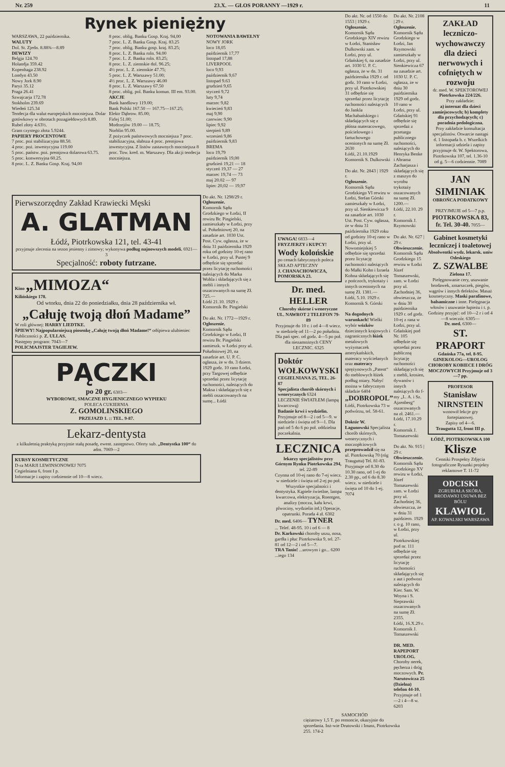Nr. 259 23.X. — GŁOS PORANNY —1929 r. 11
Rynek pieniężny
WARSZAWA, 22 października.
WALUTY
Dol. St. Zjedn. 8.88¾—8.89
DEWIZY
Belgja 124.70
Holandja 359.42
Kopenhaga 238.92
Londyn 43.50
Nowy Jork 8.90
Paryż 35.12
Praga 26.41
Szwajcarja 172.78
Stokholm 239.69
Wiedeń 125.34
Tendecja dla walut europejskich mocniejsza. Dolar gotówkowy w obrotach pozagiełdowych 8.89. Rubel złoty 4.63½.
Gram czystego złota 5.9244.
PAPIERY PROCENTOWE
7 proc. poż stabilizacyjna 88.50.
4 proc. poż. inwestycyjna 119.00
5 proc. państw. poż. premjowa dolarowa 63.75.
5 proc. konwersyjna 60.25.
8 proc. L. Z. Banku Gosp. Kraj. 94,00
8 proc. oblig. Banku Gosp. Kraj. 94,00
7 proc. L. Z. Banku Gosp. Kraj. 83.25
7 proc. oblig. Banku gosp. kraj. 83.25;
8 proc. L. Z. Banku roln. 94.00
7 proc. L. Z. Banku roln. 83.25;
8 proc. L. Z. ziemskie dol. 96.25;
4½ proc. L. Z. ziemskie 47.75;
5 proc. L. Z. Warszawy 51.00;
4½ proc. L. Z. Warszawy 46.00
8 proc. L. Z. Warszawy 67.50
8 proc. oblig. pol. Banku komun. III em. 93.00.
AKCJE
Bank handlowy 119.00;
Bank Polski 167.50 — 167.75—167.25;
Elektr Dąbrow. 85.00;
Firlej 51.00;
Modrzejów 19.00 — 18.75;
Norblin 95.00.
Z pożyczek państwowych mocniejsza 7 proc. stabilizacyjna, słabsza 4 proc. premjowa inwestycyjna. Z listów zastawnych mocniejsza 8 proc. Tow. kred. m. Warszawy. Dla akcji tendecja mocniejsza.
NOTOWANIA BAWEŁNY
NOWY JORK
loco 18,05
październik 17,77
listopad 17,88
LIVERPOOL
loco 9,93
październik 9,67
listopad 9.63
grudzień 9,65
styczeń 9,72
luty 9,74
marzec 9,82
kwiecień 9,83
maj 9,90
czerwiec 9,90
lipiec 9,92
sierpień 9,89
wrzesień 9,86
październik 9,83
BREMA
loco 19,79
październik 19,00
grudzień 19,21 — 18
styczeń 19,37 — 27
marzec 19,74 — 73
maj 20.02 — 97
lipiec 20,02 — 19,97
Pierwszorzędny Zakład Krawiecki Męski
A. GLATMAN
Łódź, Piotrkowska 121, tel. 43-41
przyjmuje zlecenia na sezon jesienny i zimowy; wykonywa podług najnowszych modeli. 6921—3
Specjalność: roboty futrzane.
Kino „MIMOZA“
Kilińskiego 178.
Od wtorku, dnia 22 do poniedziałku, dnia 28 października wł.
„Całuję twoją dłoń Madame”
W roli głównej: HARRY LIEDTKE.
ŚPIEWY! Najpopularniejszą piosenkę „Całuję twoją dłoń Madame!“ odśpiewa ulubieniec Publiczności p. Z. ULLAS.
Następny program: 7043—7
POLICMAJSTER TAGIEJEW.
PĄCZKI
po 20 gr. 6303—
WYBOROWE, SMACZNE HYGJENICZNEGO WYPIEKU
POLECA CUKIERNIA
Z. GOMOLINSKIEGO
PRZEJAZD 1. :: TEL. 9-87.
Lekarz-dentysta
z kilkuletnią praktyką przyjmie stałą posadę, ewent. zastępstwo. Oferty sub. „Dentystka 100“ do adm. 7069—2
KURSY KOSMETYCZNE
D-ra MARJI LEWINSONOWEJ 7075
Cegielniana 6, front I p.
Informacje i zapisy codziennie od 10—8 wiecz.
Do akt. Nr. 1298/29 r.
Ogłoszenie.
Komornik Sądu Grodzkiego w Łodzi, II rewiru Br. Pingielski, zamieszkały w Łodzi, przy ul. Południowej 20, na zasadzie art. 1030 Ust. Post. Cyw. ogłasza, że w dniu 31 października 1929 roku od godziny 10-ej rano w Łodzi, przy ul. Pustej 9 odbędzie się sprzedaż przez licytację ruchomości należących do Marka Wohla i składających się z mebli i innych oszacowanych na sumę Zł. 725.—
Łódź 21.10. 1929 r.
Komornik Br. Pingielski
Do akt. Nr. 1772—1929 r.
Ogłoszenie.
Komornik Sądu Grodzkiego w Łodzi, II rewiru Br. Pingielski zamieszk. w Łodzi przy ul. Południowej 20, na zasadzie art. U. P. C. ogłasza, że w dn. 3 dziern. 1929 godz. 10 rano Łodzi, przy Targowej odbędzie sprzedaż przez licytację ruchomości, należących do Maksa i składających się z mebli oszacowanych na sumę... Łódź
UWAGA! 6833—4
FRYZJERZY i KUPCY!
Wody kolońskie
po cenach fabrycznych poleca SKŁAD APTECZNY
J. CHANACHOWICZA, POMORSKA 23.
Dr. med. HELLER
Choroby skórne i weneryczne
UL. NAWROT 2 TELEFON 79-89
Przyjmuje do 10 r. i od 4—8 wiecz. w niedzielę od 11—2 po południu. Dla pań spec. od godz. 4—5 po poł. dla niezamożnych CENY LECZNIC. 6325
Doktór WOŁKOWYSKI
CEGIELNIANA 25, TEL. 26-87
Specjalista chorób skórnych i wenerycznych 6324
LECZENIE ŚWIATŁEM (lampą kwarcową)
Badanie krwi i wydzielin.
Przyjmuje od 8—2 i od 5—9. w niedziele i święta od 9—1. Dla pań od 5 do 6 po poł. oddzielna poczekalnia.
LECZNICA
lekarzy specjalistów przy Górnym Rynku Piotrkowska 294, tel. 22-89
Czynna od 10-ej rano do 7-ej wiecz. w niedziele i święta od 2-ej po poł. Wszystkie specjalności i dentystyka. Kąpiele świetlne, lampa kwarcowa, elektryzacja, Roentgen, analizy (moczu, kału krwi, plwociny, wydzielin itd.) Operacje, opatrunki. Porada 4 zł. 6302
Dr. med. 6406— TYNER
... Telef. 48-95. 10 i od 6 — 8
Dr. Karkowski choroby uszu, nosa, gardła i płuc Piotrkowska 9, tel. 27-81 od 12—2 i od 5—7.
TRA Tanio! ...urowym i go... 6200 ...iego 134
Do akt. Nr. od 1550 do 1553 | 1929 r.
Ogłoszenie.
Komornik Sądu Grodzkiego XIV rewiru w Łodzi, Stanisław Dulkowski zam. w Łodzi, przy ul. Gdańskiej 6, na zasadzie art. 1030 U. P. C. ogłasza, że w dn. 31 października 1929 r. od godz. 10 rano w Łodzi, przy ul. Piotrkowskiej 31 odbędzie się sprzedaż przez licytację ruchomości należących do Jankla Machabańskiego i składających się z płótna materacowego, pościelowego i fartuchowego ocenionych na sumę Zł. 2630
Łódź, 21.10.1929
Komornik S. Dulkowski
Do akt. Nr. 2843 | 1929 r.
Ogłoszenie.
Komornik Sądu Grodzkiego VI rewiru w Łodzi, Stefan Górski zamieszkały w Łodzi, przy ul. Sienkiewicza 9 na zasadzie art. 1030 Ust. Post. Cyw. ogłasza, że w dniu 31 października 1929 roku od godziny 10-ej rano w Łodzi, przy ul. Nowomiejskiej 5 odbędzie się sprzedaż przez licytację ruchomości należących do Małki Kohn i Izraela Kohna składających się z pończoch, trykotaży i innych ocenionych na sumę Zł. 1381.—
Łódź, 5.10. 1929 r.
Komornik S. Górski
Na dogodnych warunkach! Wielki wybór wózków dziecinnych krajowych i zagranicznych łóżek metalowych wyżymaczek amerykańskich, materacy wyściełanych oraz materacy sprężynowych „Patent“ do meblowych łóżek podług miary. Nabyć można w fabrycznym składzie 6404 „DOBROPOL” Łódź, Piotrkowska 73 w podwórzu, tel. 58-61.
Doktór W. Łagunowski Specjalista chorób skórnych, wenerycznych i moczopłciowych przeprowadził się na ul. Piotrkowską 70 (róg Traugutta) Tel. 81-83. Przyjmuje od 8.30 do 10.30 rano, od 1-ej do 2.30 pp., od 6 do 8.30 wiecz. w niedziele i święta od 10 do 1-ej. 7074
Do akt. Nr. 2108 | 29 r.
Ogłoszenie.
Komornik Sądu Grodzkiego w Łodzi, Jan Rzymowski zamieszkały w Łodzi, przy ul. Sienkiewicza 67 na zasadzie art. 1030 U. P. C. ogłasza, że w dniu 30 października 1929 od godz. 10 rano w Łodzi, przy ul. Gdańskiej 91 odbędzie się sprzedaż z przetargu publicznego ruchomości, należących do Henryka Benke i Abrama Zacharjasza i składających się z maszyn do wyrobu trykotaży oszacowanych na sumę Zł. 1200.—
Łódź, 22.10. 29 r.
Komornik J. Rzymowski
Do akt. Nr. 627 | 29 r.
Obwieszczenie.
Komornik Sądu Grodzkiego 15 rewiru w Łodzi Józef Tomaszewski, zam. w Łodzi przy ul. Zachodniej 36, obwieszcza, że w dniu 30 października 1929 r. od godz. 10-ej z rana w Łodzi, przy ul. Gdańskiej pod Nr. 105 odbędzie się sprzedaż przez publiczną licytację ruchomości składających się z mebli, krosien, dywanów i innych należących do f-my „L. A. i Sz. Ajzenberg“ oszacowanych na zł. 2461.—
Łódź, 17.10.29 r.
Komornik J. Tomaszewski
Do akt. Nr. 915 | 29 r.
Obwieszczenie.
Komornik Sądu Grodzkiego XV rewiru w Łodzi, Józef Tomaszewski zam. w Łodzi przy ul. Zachodniej 36, obwieszcza, że w dniu 31 październ. 1929 r. o g. 10 rano, w Łodzi, przy ul. Piotrkowskiej pod nr. 111 odbędzie się sprzedaż przez licytację ruchomości składających się z aut i podwozi należących do Kier. Sam. W. Woyna i S. Sieprawski oszacowanych na sumę Zł. 2355.
Łódź, 16.X.29 r.
Komornik J. Tomaszewski
DR. MED. RAPEPORT UROLOG. Choroby nerek, pęcherza i dróg moczowych. Pr. Narutowicza 25 (Dzielna) telefon 44-10. Przyjmuje od 1—2 i 4—8 w. 6203
ZAKŁAD leczniczo-wychowawczy dla dzieci nerwowych i cofniętych w rozwoju
dr. med. W. SPEKTOROWEJ
Piotrkowska 224/226.
Przy zakładzie:
a) internat dla dzieci zamiejscowych; b) komplety dla przychodzących; c) poradnia pedologiczna.
Przy zakładzie konsultacja specjalistów. Otwarcie nastąpi d. 1 listopada b. r. Wszelkich informacji udziela i zapisy przyjmuje dr. W. Spektorowa, Piotrkowska 107, tel. 1.36-10 od g. 5—6 codziennie. 7089
JAN SIMINIAK
OBROŃCA PODATKOWY
PRZYJMUJE od 5—7 p.p.
PIOTRKOWSKA 83, fr. Tel. 30-40. 7055—
Gabinet kosmetyki leczniczej i toaletowej
Absolwentki wydz. lekarsk. uniw Odeskiego
Z. SZWALBE
Zielona 17.
Pielęgnowanie cery, usuwanie brodawek, zmarszczek, piegów, wągrów i innych defektów. Masaż kosmetyczny. Maski parafinowe, balsamiczne i inne. Pielęgnacja włosów i usuwanie łupieżu i t. p. Godziny przyjęć: od 10—2 r i od 4—8 wieczór. 6305—
Dr. med. 6300—
ST. PRAPORT
Gdańska 77a, tel. 8-95. GINEKOLOG—UROLOG CHOROBY KOBIECE I DRÓG MOCZOWYCH Przyjmuje od 3—7 pp.
PROFESOR
Stanisław NIRNSTEIN
wznowił lekcje gry fortepianowej.
Zapisy od 4—6.
Traugutta 12, front III p.
ŁÓDŹ, PIOTRKOWSKA 100
Klisze
Cenniki Prospekty Zdjęcia fotograficzne Rysunki projekty reklamowe T. 11-72
ODCISKI
ZGRUBIAŁA SKÓRA, BRODAWKI USUWA BEZ BÓLU
KLAWIOL
AP. KOWALSKI WARSZAWA
SAMOCHÓD
ciężarowy 1,5 T. po remoncie, okazyjnie do sprzedania. Inż-wie Drutowski i Imass, Piotrkowska 255. 174-2